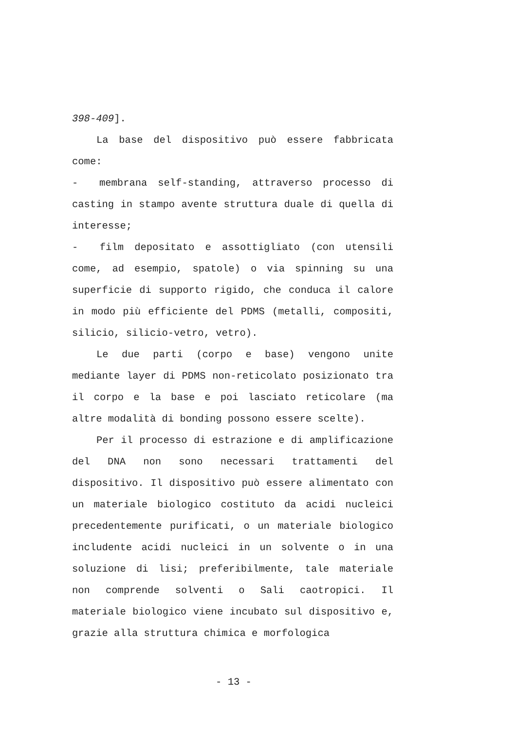398-409].
La base del dispositivo può essere fabbricata come:
- membrana self-standing, attraverso processo di casting in stampo avente struttura duale di quella di interesse;
- film depositato e assottigliato (con utensili come, ad esempio, spatole) o via spinning su una superficie di supporto rigido, che conduca il calore in modo più efficiente del PDMS (metalli, compositi, silicio, silicio-vetro, vetro).
Le due parti (corpo e base) vengono unite mediante layer di PDMS non-reticolato posizionato tra il corpo e la base e poi lasciato reticolare (ma altre modalità di bonding possono essere scelte).
Per il processo di estrazione e di amplificazione del DNA non sono necessari trattamenti del dispositivo. Il dispositivo può essere alimentato con un materiale biologico costituto da acidi nucleici precedentemente purificati, o un materiale biologico includente acidi nucleici in un solvente o in una soluzione di lisi; preferibilmente, tale materiale non comprende solventi o Sali caotropici. Il materiale biologico viene incubato sul dispositivo e, grazie alla struttura chimica e morfologica
- 13 -